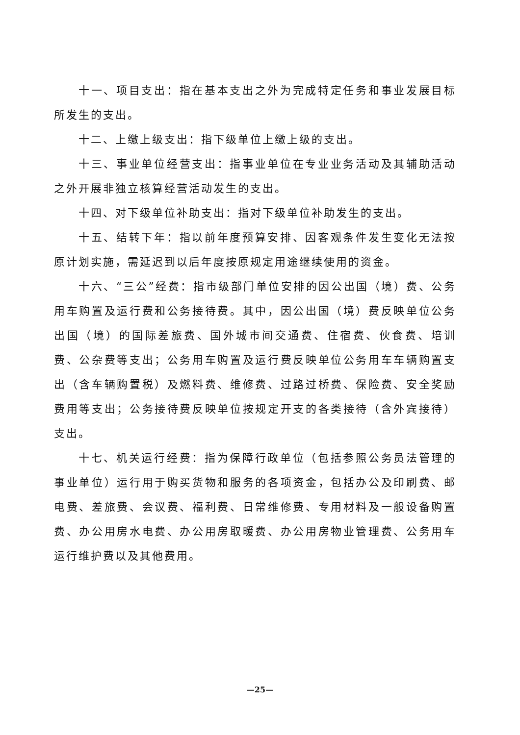十一、项目支出：指在基本支出之外为完成特定任务和事业发展目标所发生的支出。
十二、上缴上级支出：指下级单位上缴上级的支出。
十三、事业单位经营支出：指事业单位在专业业务活动及其辅助活动之外开展非独立核算经营活动发生的支出。
十四、对下级单位补助支出：指对下级单位补助发生的支出。
十五、结转下年：指以前年度预算安排、因客观条件发生变化无法按原计划实施，需延迟到以后年度按原规定用途继续使用的资金。
十六、“三公”经费：指市级部门单位安排的因公出国（境）费、公务用车购置及运行费和公务接待费。其中，因公出国（境）费反映单位公务出国（境）的国际差旅费、国外城市间交通费、住宿费、伙食费、培训费、公杂费等支出；公务用车购置及运行费反映单位公务用车车辆购置支出（含车辆购置税）及燃料费、维修费、过路过桥费、保险费、安全奖励费用等支出；公务接待费反映单位按规定开支的各类接待（含外宾接待）支出。
十七、机关运行经费：指为保障行政单位（包括参照公务员法管理的事业单位）运行用于购买货物和服务的各项资金，包括办公及印刷费、邮电费、差旅费、会议费、福利费、日常维修费、专用材料及一般设备购置费、办公用房水电费、办公用房取暖费、办公用房物业管理费、公务用车运行维护费以及其他费用。
—25—